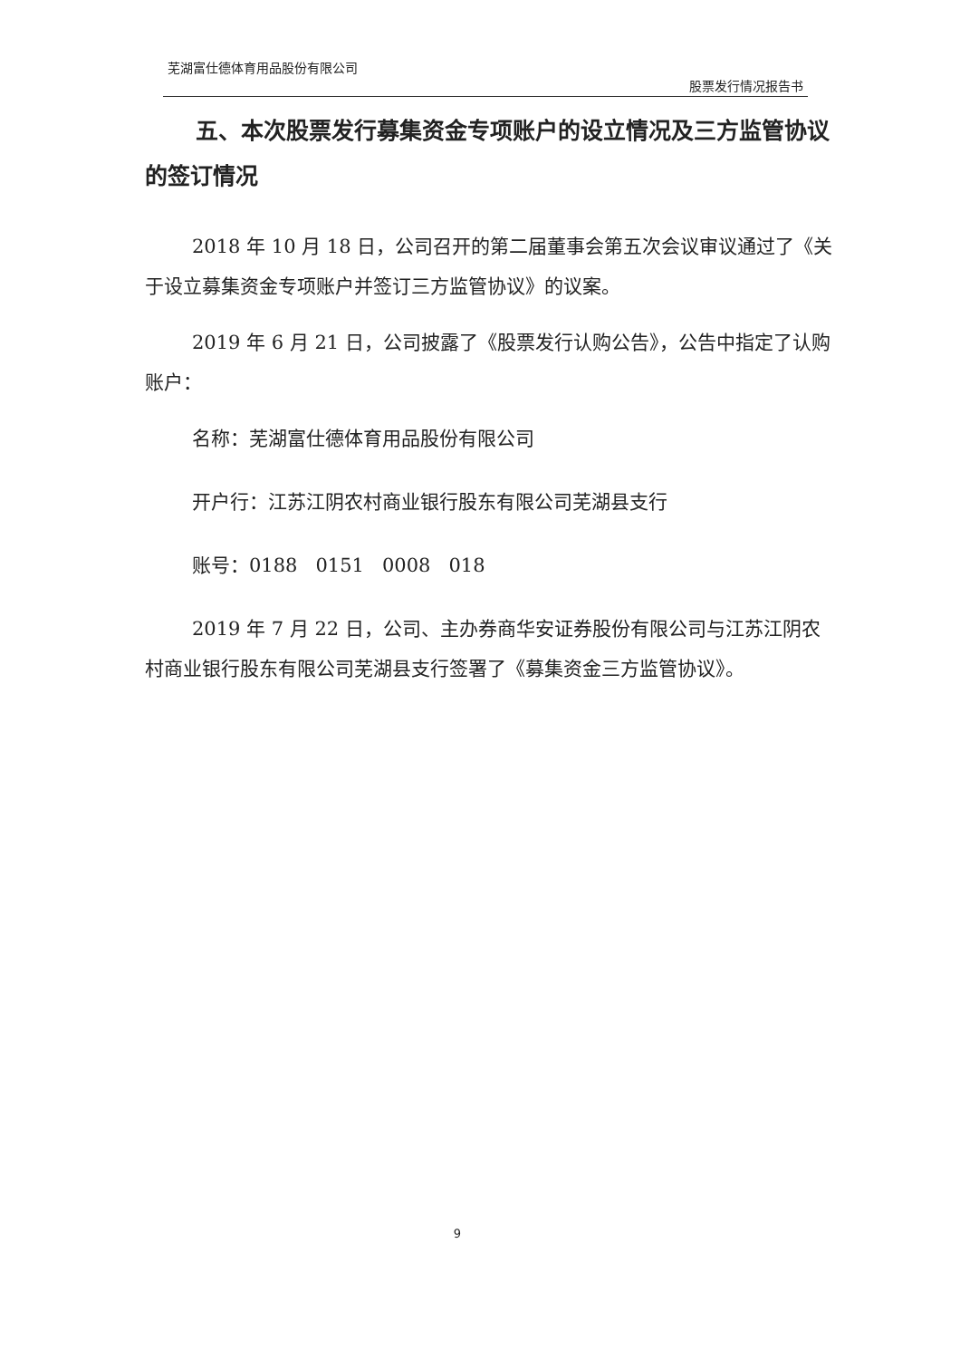芜湖富仕德体育用品股份有限公司
股票发行情况报告书
五、本次股票发行募集资金专项账户的设立情况及三方监管协议的签订情况
2018 年 10 月 18 日，公司召开的第二届董事会第五次会议审议通过了《关于设立募集资金专项账户并签订三方监管协议》的议案。
2019 年 6 月 21 日，公司披露了《股票发行认购公告》，公告中指定了认购账户：
名称：芜湖富仕德体育用品股份有限公司
开户行：江苏江阴农村商业银行股东有限公司芜湖县支行
账号：0188 0151 0008 018
2019 年 7 月 22 日，公司、主办券商华安证券股份有限公司与江苏江阴农村商业银行股东有限公司芜湖县支行签署了《募集资金三方监管协议》。
9